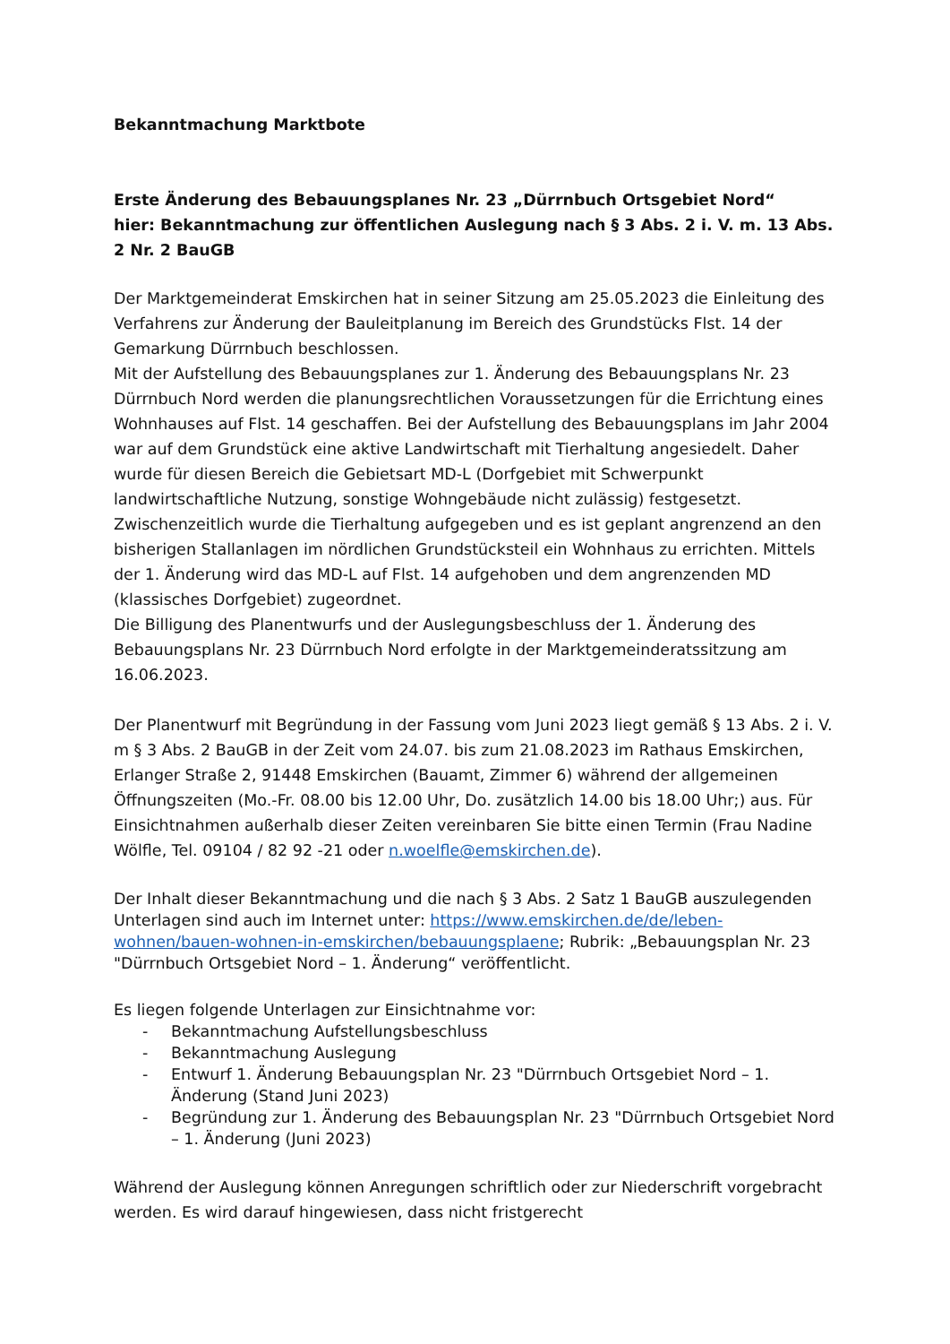Bekanntmachung Marktbote
Erste Änderung des Bebauungsplanes Nr. 23 „Dürrnbuch Ortsgebiet Nord“
hier: Bekanntmachung zur öffentlichen Auslegung nach § 3 Abs. 2 i. V. m. 13 Abs. 2 Nr. 2 BauGB
Der Marktgemeinderat Emskirchen hat in seiner Sitzung am 25.05.2023 die Einleitung des Verfahrens zur Änderung der Bauleitplanung im Bereich des Grundstücks Flst. 14 der Gemarkung Dürrnbuch beschlossen.
Mit der Aufstellung des Bebauungsplanes zur 1. Änderung des Bebauungsplans Nr. 23 Dürrnbuch Nord werden die planungsrechtlichen Voraussetzungen für die Errichtung eines Wohnhauses auf Flst. 14 geschaffen. Bei der Aufstellung des Bebauungsplans im Jahr 2004 war auf dem Grundstück eine aktive Landwirtschaft mit Tierhaltung angesiedelt. Daher wurde für diesen Bereich die Gebietsart MD-L (Dorfgebiet mit Schwerpunkt landwirtschaftliche Nutzung, sonstige Wohngebäude nicht zulässig) festgesetzt. Zwischenzeitlich wurde die Tierhaltung aufgegeben und es ist geplant angrenzend an den bisherigen Stallanlagen im nördlichen Grundstücksteil ein Wohnhaus zu errichten. Mittels der 1. Änderung wird das MD-L auf Flst. 14 aufgehoben und dem angrenzenden MD (klassisches Dorfgebiet) zugeordnet.
Die Billigung des Planentwurfs und der Auslegungsbeschluss der 1. Änderung des Bebauungsplans Nr. 23 Dürrnbuch Nord erfolgte in der Marktgemeinderatssitzung am 16.06.2023.
Der Planentwurf mit Begründung in der Fassung vom Juni 2023 liegt gemäß § 13 Abs. 2 i. V. m § 3 Abs. 2 BauGB in der Zeit vom 24.07. bis zum 21.08.2023 im Rathaus Emskirchen, Erlanger Straße 2, 91448 Emskirchen (Bauamt, Zimmer 6) während der allgemeinen Öffnungszeiten (Mo.-Fr. 08.00 bis 12.00 Uhr, Do. zusätzlich 14.00 bis 18.00 Uhr;) aus. Für Einsichtnahmen außerhalb dieser Zeiten vereinbaren Sie bitte einen Termin (Frau Nadine Wölfle, Tel. 09104 / 82 92 -21 oder n.woelfle@emskirchen.de).
Der Inhalt dieser Bekanntmachung und die nach § 3 Abs. 2 Satz 1 BauGB auszulegenden Unterlagen sind auch im Internet unter: https://www.emskirchen.de/de/leben-wohnen/bauen-wohnen-in-emskirchen/bebauungsplaene; Rubrik: „Bebauungsplan Nr. 23 "Dürrnbuch Ortsgebiet Nord – 1. Änderung“ veröffentlicht.
Es liegen folgende Unterlagen zur Einsichtnahme vor:
- Bekanntmachung Aufstellungsbeschluss
- Bekanntmachung Auslegung
- Entwurf 1. Änderung Bebauungsplan Nr. 23 "Dürrnbuch Ortsgebiet Nord – 1. Änderung (Stand Juni 2023)
- Begründung zur 1. Änderung des Bebauungsplan Nr. 23 "Dürrnbuch Ortsgebiet Nord – 1. Änderung (Juni 2023)
Während der Auslegung können Anregungen schriftlich oder zur Niederschrift vorgebracht werden. Es wird darauf hingewiesen, dass nicht fristgerecht